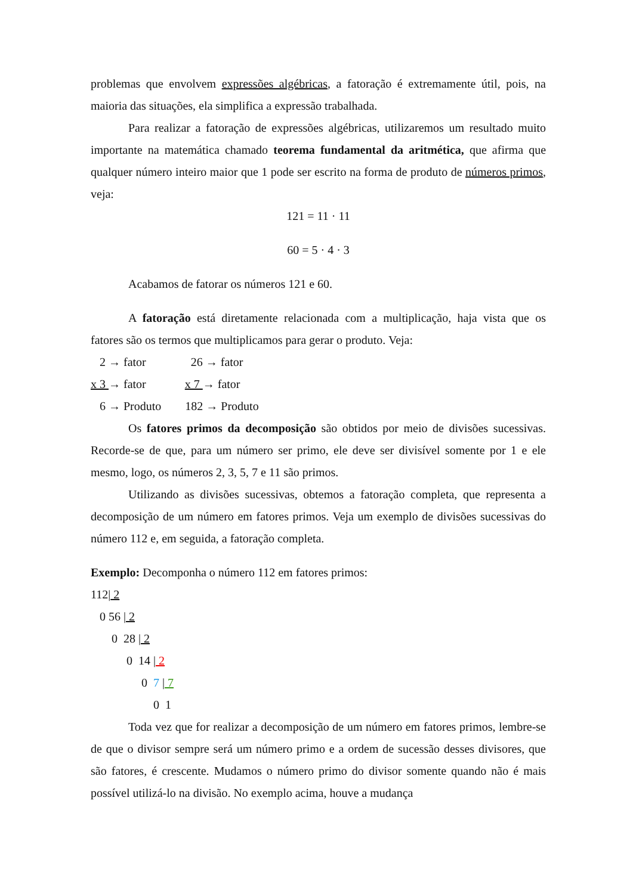problemas que envolvem expressões algébricas, a fatoração é extremamente útil, pois, na maioria das situações, ela simplifica a expressão trabalhada.
Para realizar a fatoração de expressões algébricas, utilizaremos um resultado muito importante na matemática chamado teorema fundamental da aritmética, que afirma que qualquer número inteiro maior que 1 pode ser escrito na forma de produto de números primos, veja:
121 = 11 · 11
60 = 5 · 4 · 3
Acabamos de fatorar os números 121 e 60.
A fatoração está diretamente relacionada com a multiplicação, haja vista que os fatores são os termos que multiplicamos para gerar o produto. Veja:
2 → fator 26 → fator
x 3 → fator x 7 → fator
6 → Produto 182 → Produto
Os fatores primos da decomposição são obtidos por meio de divisões sucessivas. Recorde-se de que, para um número ser primo, ele deve ser divisível somente por 1 e ele mesmo, logo, os números 2, 3, 5, 7 e 11 são primos.
Utilizando as divisões sucessivas, obtemos a fatoração completa, que representa a decomposição de um número em fatores primos. Veja um exemplo de divisões sucessivas do número 112 e, em seguida, a fatoração completa.
Exemplo: Decomponha o número 112 em fatores primos:
112| 2
0 56 | 2
0 28 | 2
0 14 | 2
0 7 | 7
0 1
Toda vez que for realizar a decomposição de um número em fatores primos, lembre-se de que o divisor sempre será um número primo e a ordem de sucessão desses divisores, que são fatores, é crescente. Mudamos o número primo do divisor somente quando não é mais possível utilizá-lo na divisão. No exemplo acima, houve a mudança